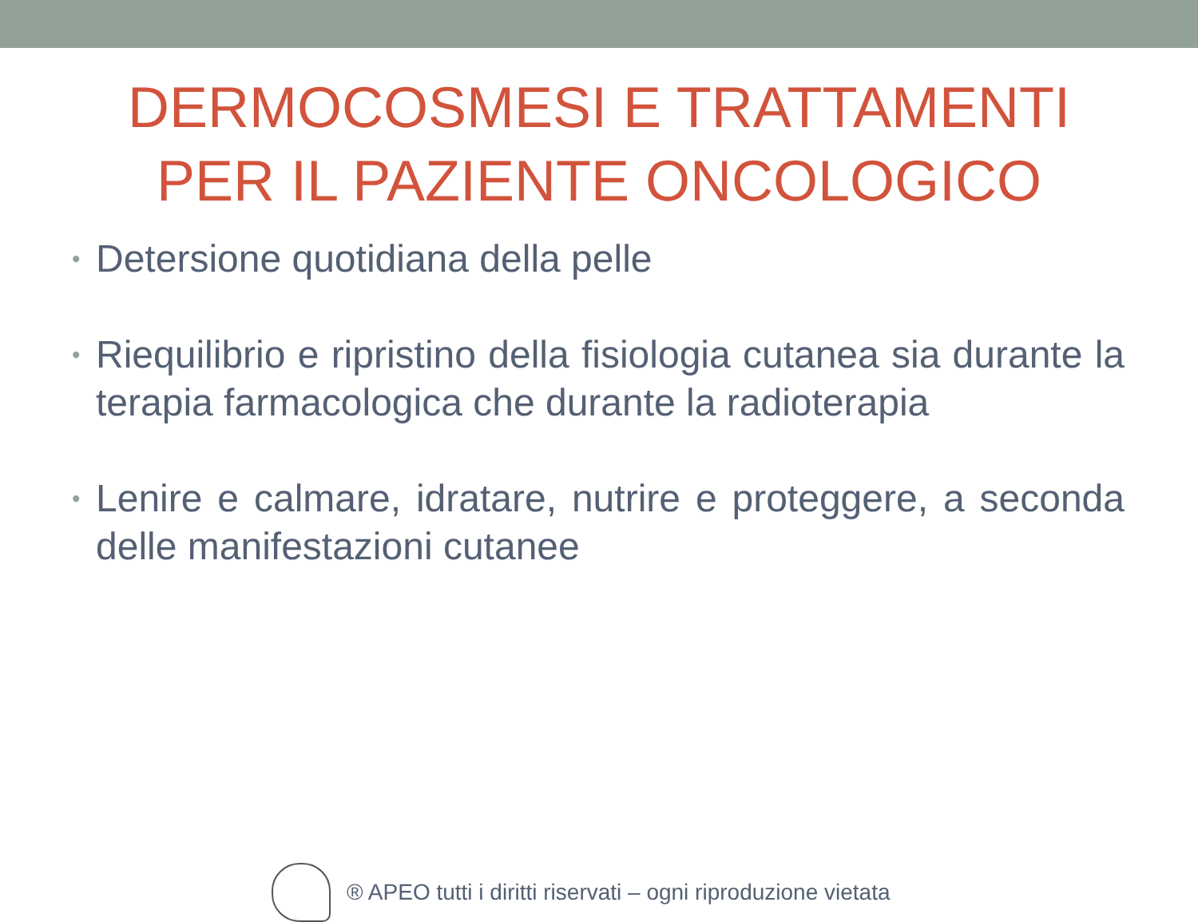DERMOCOSMESI E TRATTAMENTI
PER IL PAZIENTE ONCOLOGICO
• Detersione quotidiana della pelle
• Riequilibrio e ripristino della fisiologia cutanea sia durante la terapia farmacologica che durante la radioterapia
• Lenire e calmare, idratare, nutrire e proteggere, a seconda delle manifestazioni cutanee
® APEO tutti i diritti riservati – ogni riproduzione vietata